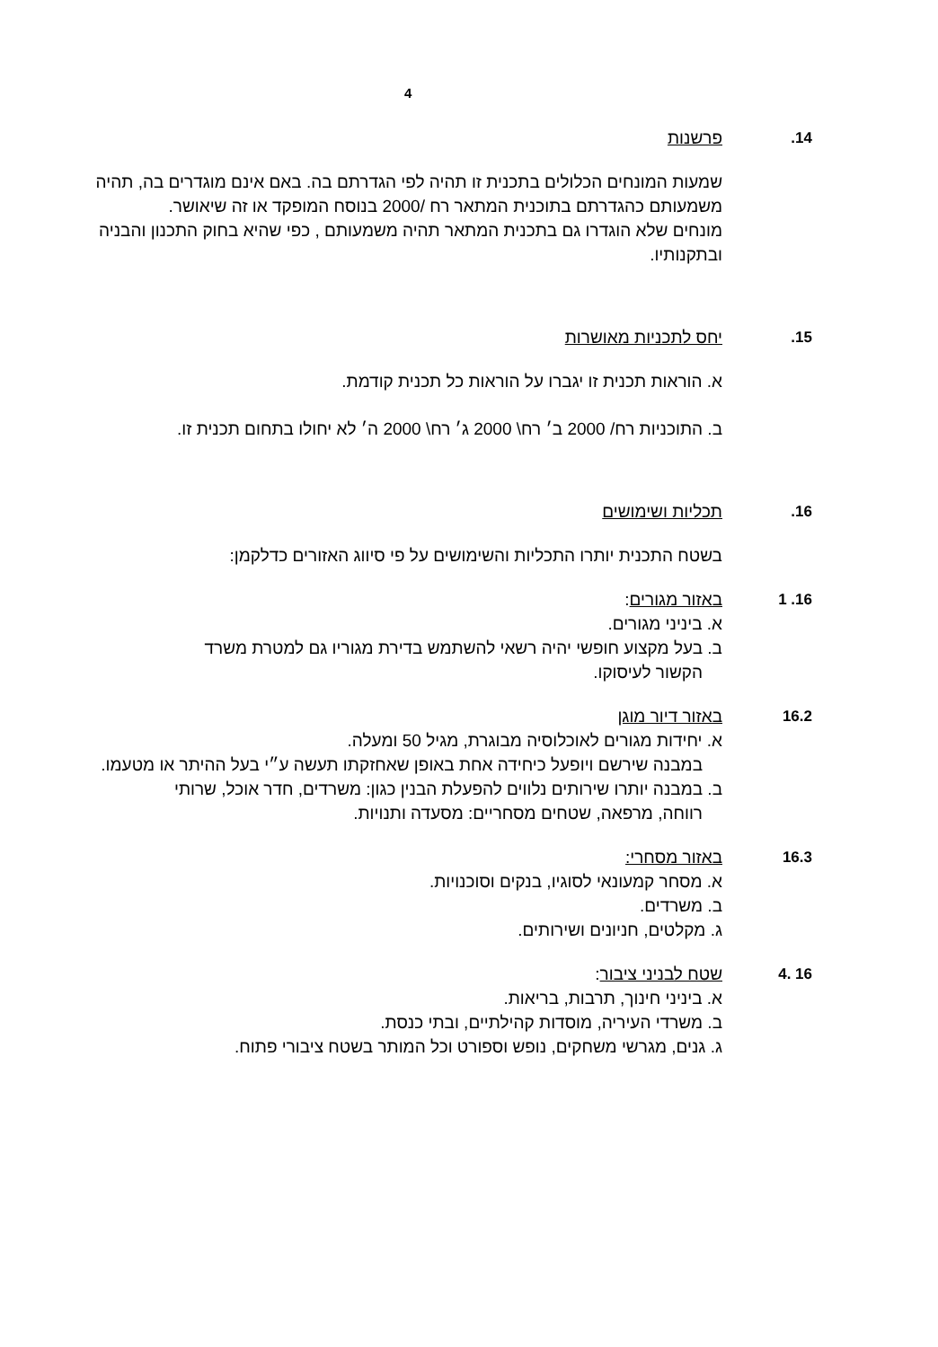4
14. פרשנות
שמעות המונחים הכלולים בתכנית זו תהיה לפי הגדרתם בה. באם אינם מוגדרים בה, תהיה משמעותם כהגדרתם בתוכנית המתאר רח /2000 בנוסח המופקד או זה שיאושר.
מונחים שלא הוגדרו גם בתכנית המתאר תהיה משמעותם , כפי שהיא בחוק התכנון והבניה ובתקנותיו.
15. יחס לתכניות מאושרות
א. הוראות תכנית זו יגברו על הוראות כל תכנית קודמת.
ב. התוכניות רח/ 2000 ב׳ רח\ 2000 ג׳ רח\ 2000 ה׳ לא יחולו בתחום תכנית זו.
16. תכליות ושימושים
בשטח התכנית יותרו התכליות והשימושים על פי סיווג האזורים כדלקמן:
16. 1 באזור מגורים:
א. ביניני מגורים.
ב. בעל מקצוע חופשי יהיה רשאי להשתמש בדירת מגוריו גם למטרת משרד
הקשור לעיסוקו.
16.2 באזור דיור מוגן
א. יחידות מגורים לאוכלוסיה מבוגרת, מגיל 50 ומעלה.
במבנה שירשם ויופעל כיחידה אחת באופן שאחזקתו תעשה ע״י בעל ההיתר או מטעמו.
ב. במבנה יותרו שירותים נלווים להפעלת הבנין כגון: משרדים, חדר אוכל, שרותי
רווחה, מרפאה, שטחים מסחריים: מסעדה ותנויות.
16.3 באזור מסחרי:
א. מסחר קמעונאי לסוגיו, בנקים וסוכנויות.
ב. משרדים.
ג. מקלטים, חניונים ושירותים.
16 .4 שטח לבניני ציבור:
א. ביניני חינוך, תרבות, בריאות.
ב. משרדי העיריה, מוסדות קהילתיים, ובתי כנסת.
ג. גנים, מגרשי משחקים, נופש וספורט וכל המותר בשטח ציבורי פתוח.